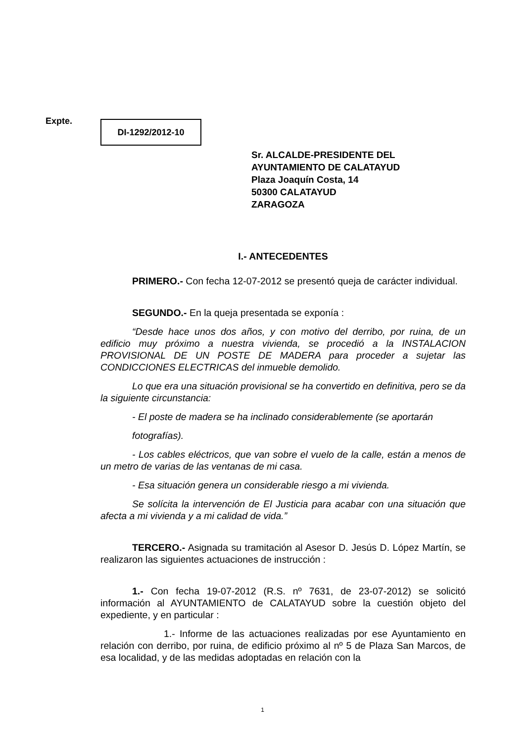Expte. DI-1292/2012-10
Sr. ALCALDE-PRESIDENTE DEL
AYUNTAMIENTO DE CALATAYUD
Plaza Joaquín Costa, 14
50300 CALATAYUD
ZARAGOZA
I.- ANTECEDENTES
PRIMERO.- Con fecha 12-07-2012 se presentó queja de carácter individual.
SEGUNDO.- En la queja presentada se exponía :
“Desde hace unos dos años, y con motivo del derribo, por ruina, de un edificio muy próximo a nuestra vivienda, se procedió a la INSTALACION PROVISIONAL DE UN POSTE DE MADERA para proceder a sujetar las CONDICCIONES ELECTRICAS del inmueble demolido.
Lo que era una situación provisional se ha convertido en definitiva, pero se da la siguiente circunstancia:
- El poste de madera se ha inclinado considerablemente (se aportarán
fotografías).
- Los cables eléctricos, que van sobre el vuelo de la calle, están a menos de un metro de varias de las ventanas de mi casa.
- Esa situación genera un considerable riesgo a mi vivienda.
Se solícita la intervención de El Justicia para acabar con una situación que afecta a mi vivienda y a mi calidad de vida.”
TERCERO.- Asignada su tramitación al Asesor D. Jesús D. López Martín, se realizaron las siguientes actuaciones de instrucción :
1.- Con fecha 19-07-2012 (R.S. nº 7631, de 23-07-2012) se solicitó información al AYUNTAMIENTO de CALATAYUD sobre la cuestión objeto del expediente, y en particular :
1.- Informe de las actuaciones realizadas por ese Ayuntamiento en relación con derribo, por ruina, de edificio próximo al nº 5 de Plaza San Marcos, de esa localidad, y de las medidas adoptadas en relación con la
1